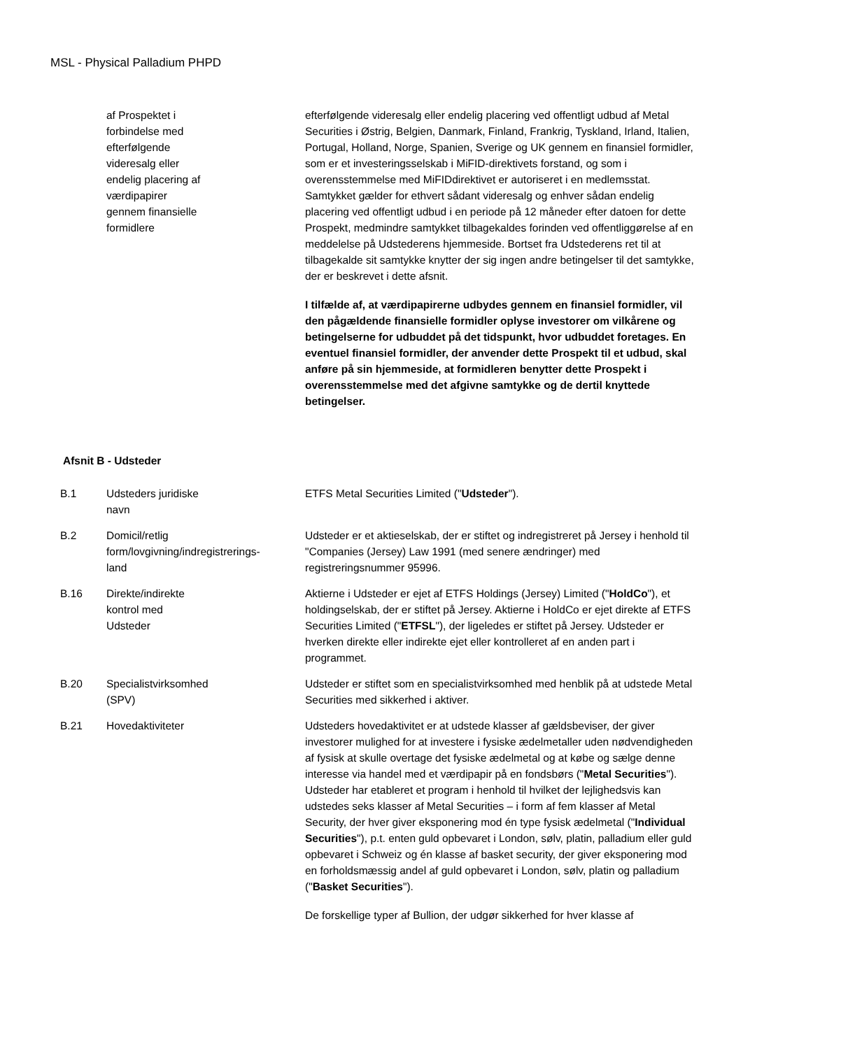MSL - Physical Palladium PHPD
| | af Prospektet i forbindelse med efterfølgende videresalg eller endelig placering af værdipapirer gennem finansielle formidlere | efterfølgende videresalg eller endelig placering ved offentligt udbud af Metal Securities i Østrig, Belgien, Danmark, Finland, Frankrig, Tyskland, Irland, Italien, Portugal, Holland, Norge, Spanien, Sverige og UK gennem en finansiel formidler, som er et investeringsselskab i MiFID-direktivets forstand, og som i overensstemmelse med MiFIDdirektivet er autoriseret i en medlemsstat. Samtykket gælder for ethvert sådant videresalg og enhver sådan endelig placering ved offentligt udbud i en periode på 12 måneder efter datoen for dette Prospekt, medmindre samtykket tilbagekaldes forinden ved offentliggørelse af en meddelelse på Udstederens hjemmeside. Bortset fra Udstederens ret til at tilbagekalde sit samtykke knytter der sig ingen andre betingelser til det samtykke, der er beskrevet i dette afsnit. I tilfælde af, at værdipapirerne udbydes gennem en finansiel formidler, vil den pågældende finansielle formidler oplyse investorer om vilkårene og betingelserne for udbuddet på det tidspunkt, hvor udbuddet foretages. En eventuel finansiel formidler, der anvender dette Prospekt til et udbud, skal anføre på sin hjemmeside, at formidleren benytter dette Prospekt i overensstemmelse med det afgivne samtykke og de dertil knyttede betingelser. |
Afsnit B - Udsteder
| B.1 | Udsteders juridiske navn | ETFS Metal Securities Limited (" Udsteder "). |
| B.2 | Domicil/retlig form/lovgivning/indregistrerings- land | Udsteder er et aktieselskab, der er stiftet og indregistreret på Jersey i henhold til "Companies (Jersey) Law 1991 (med senere ændringer) med registreringsnummer 95996. |
| B.16 | Direkte/indirekte kontrol med Udsteder | Aktierne i Udsteder er ejet af ETFS Holdings (Jersey) Limited (" HoldCo "), et holdingselskab, der er stiftet på Jersey. Aktierne i HoldCo er ejet direkte af ETFS Securities Limited (" ETFSL "), der ligeledes er stiftet på Jersey. Udsteder er hverken direkte eller indirekte ejet eller kontrolleret af en anden part i programmet. |
| B.20 | Specialistvirksomhed (SPV) | Udsteder er stiftet som en specialistvirksomhed med henblik på at udstede Metal Securities med sikkerhed i aktiver. |
| B.21 | Hovedaktiviteter | Udsteders hovedaktivitet er at udstede klasser af gældsbeviser, der giver investorer mulighed for at investere i fysiske ædelmetaller uden nødvendigheden af fysisk at skulle overtage det fysiske ædelmetal og at købe og sælge denne interesse via handel med et værdipapir på en fondsbørs (" Metal Securities "). Udsteder har etableret et program i henhold til hvilket der lejlighedsvis kan udstedes seks klasser af Metal Securities – i form af fem klasser af Metal Security, der hver giver eksponering mod én type fysisk ædelmetal (" Individual Securities "), p.t. enten guld opbevaret i London, sølv, platin, palladium eller guld opbevaret i Schweiz og én klasse af basket security, der giver eksponering mod en forholdsmæssig andel af guld opbevaret i London, sølv, platin og palladium (" Basket Securities "). De forskellige typer af Bullion, der udgør sikkerhed for hver klasse af |